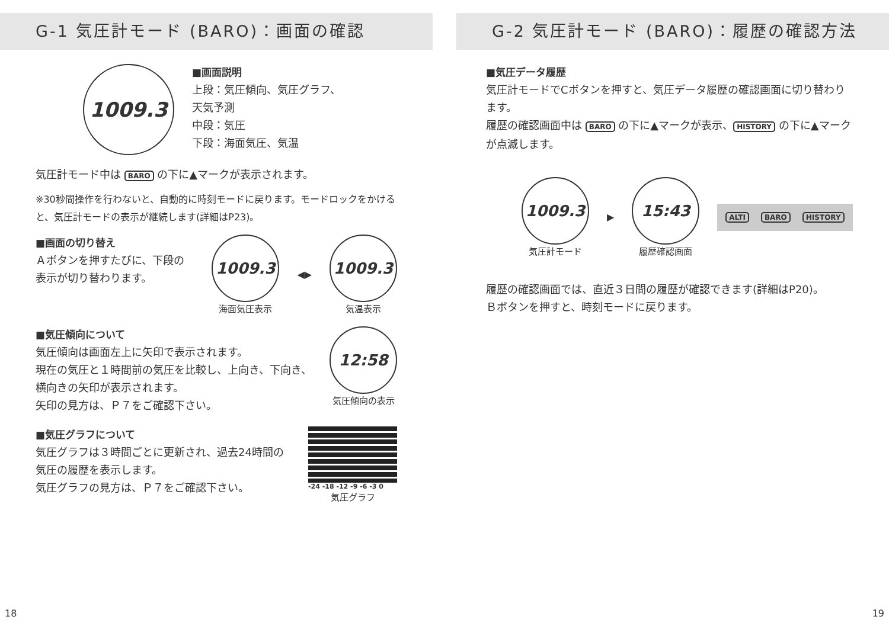G-1 気圧計モード (BARO)：画面の確認
1009.3
■画面説明
上段：気圧傾向、気圧グラフ、
天気予測
中段：気圧
下段：海面気圧、気温
気圧計モード中は BARO の下に▲マークが表示されます。
※30秒間操作を行わないと、自動的に時刻モードに戻ります。モードロックをかけると、気圧計モードの表示が継続します(詳細はP23)。
■画面の切り替え
Ａボタンを押すたびに、下段の表示が切り替わります。
1009.3
海面気圧表示
◀▶
1009.3
気温表示
■気圧傾向について
気圧傾向は画面左上に矢印で表示されます。
現在の気圧と１時間前の気圧を比較し、上向き、下向き、横向きの矢印が表示されます。
矢印の見方は、Ｐ７をご確認下さい。
12:58
気圧傾向の表示
■気圧グラフについて
気圧グラフは３時間ごとに更新され、過去24時間の気圧の履歴を表示します。
気圧グラフの見方は、Ｐ７をご確認下さい。
-24 -18 -12 -9 -6 -3 0
気圧グラフ
G-2 気圧計モード (BARO)：履歴の確認方法
■気圧データ履歴
気圧計モードでCボタンを押すと、気圧データ履歴の確認画面に切り替わります。
履歴の確認画面中は BARO の下に▲マークが表示、 HISTORY の下に▲マークが点滅します。
1009.3
気圧計モード
▶
15:43
履歴確認画面
ALTI BARO HISTORY
履歴の確認画面では、直近３日間の履歴が確認できます(詳細はP20)。
Ｂボタンを押すと、時刻モードに戻ります。
18 19